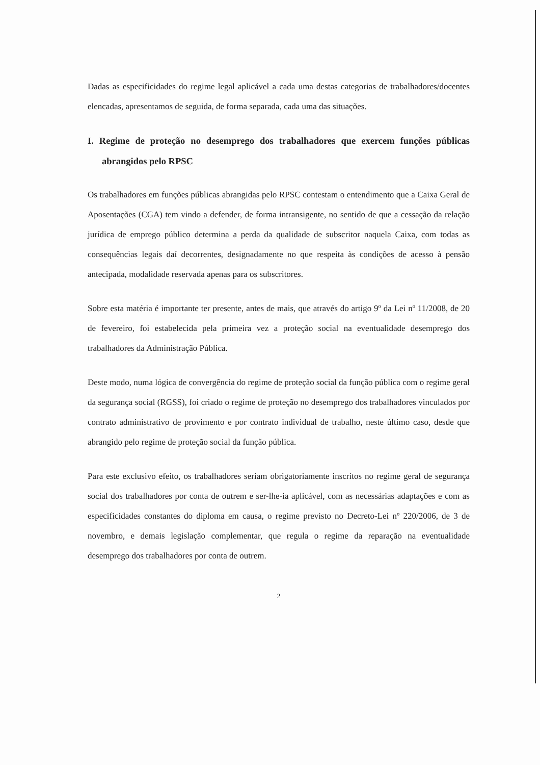Dadas as especificidades do regime legal aplicável a cada uma destas categorias de trabalhadores/docentes elencadas, apresentamos de seguida, de forma separada, cada uma das situações.
I. Regime de proteção no desemprego dos trabalhadores que exercem funções públicas abrangidos pelo RPSC
Os trabalhadores em funções públicas abrangidas pelo RPSC contestam o entendimento que a Caixa Geral de Aposentações (CGA) tem vindo a defender, de forma intransigente, no sentido de que a cessação da relação jurídica de emprego público determina a perda da qualidade de subscritor naquela Caixa, com todas as consequências legais daí decorrentes, designadamente no que respeita às condições de acesso à pensão antecipada, modalidade reservada apenas para os subscritores.
Sobre esta matéria é importante ter presente, antes de mais, que através do artigo 9º da Lei nº 11/2008, de 20 de fevereiro, foi estabelecida pela primeira vez a proteção social na eventualidade desemprego dos trabalhadores da Administração Pública.
Deste modo, numa lógica de convergência do regime de proteção social da função pública com o regime geral da segurança social (RGSS), foi criado o regime de proteção no desemprego dos trabalhadores vinculados por contrato administrativo de provimento e por contrato individual de trabalho, neste último caso, desde que abrangido pelo regime de proteção social da função pública.
Para este exclusivo efeito, os trabalhadores seriam obrigatoriamente inscritos no regime geral de segurança social dos trabalhadores por conta de outrem e ser-lhe-ia aplicável, com as necessárias adaptações e com as especificidades constantes do diploma em causa, o regime previsto no Decreto-Lei nº 220/2006, de 3 de novembro, e demais legislação complementar, que regula o regime da reparação na eventualidade desemprego dos trabalhadores por conta de outrem.
2